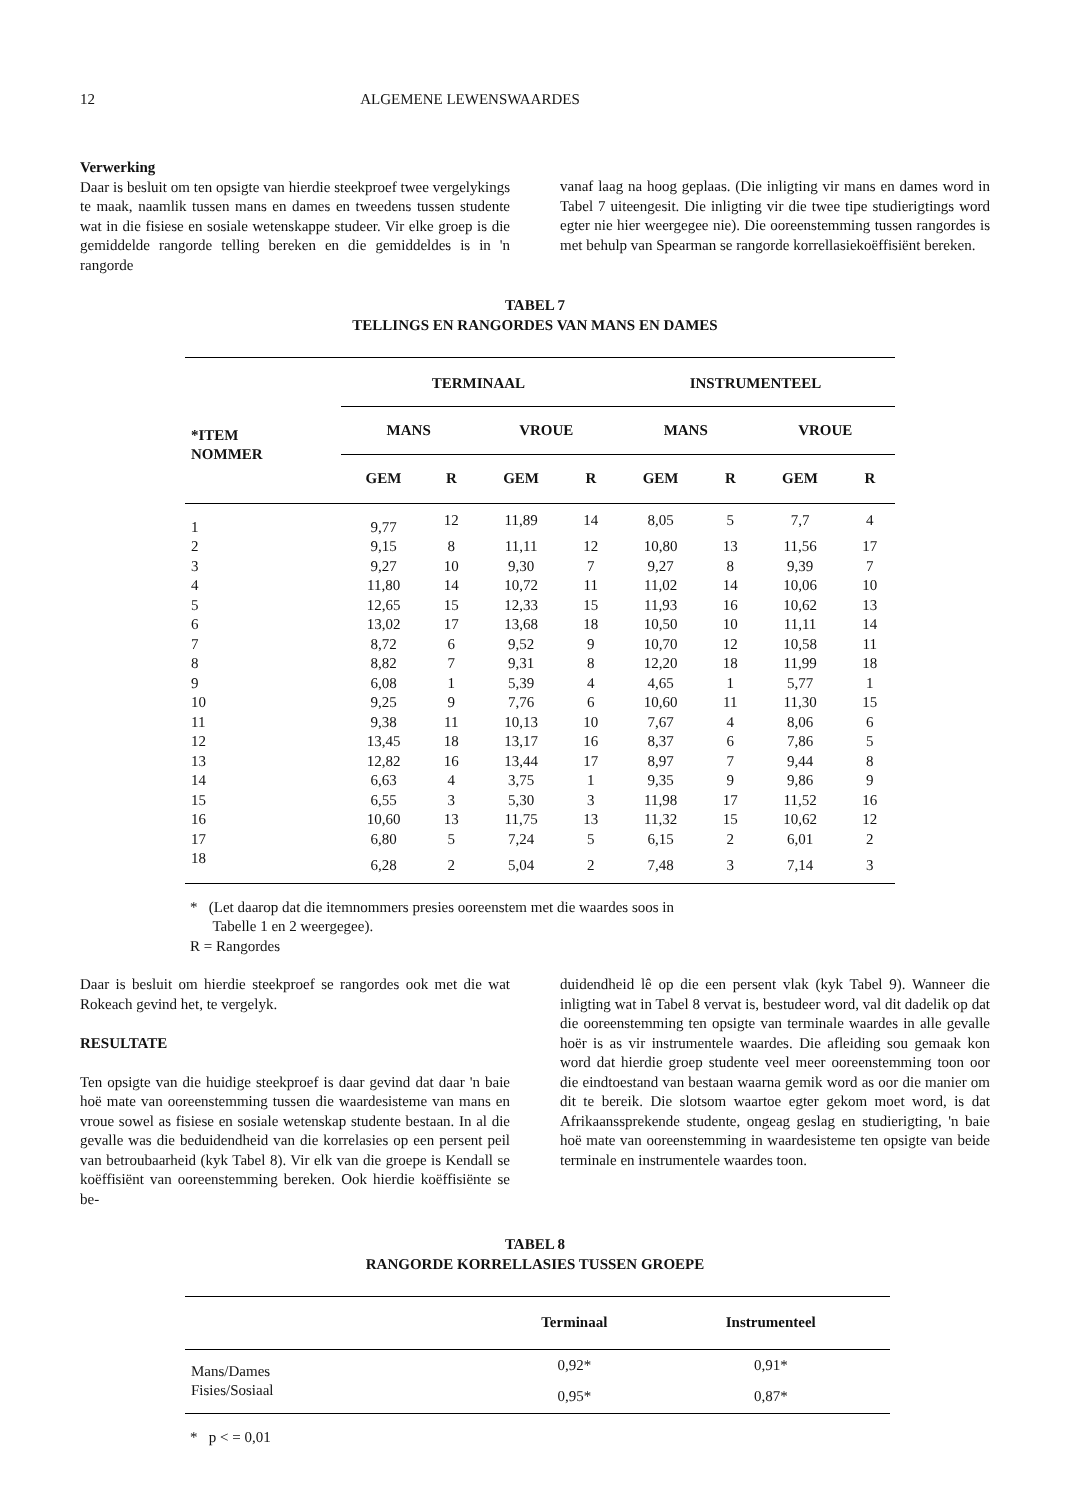12 ALGEMENE LEWENSWAARDES
Verwerking
Daar is besluit om ten opsigte van hierdie steekproef twee vergelykings te maak, naamlik tussen mans en dames en tweedens tussen studente wat in die fisiese en sosiale wetenskappe studeer. Vir elke groep is die gemiddelde rangorde telling bereken en die gemiddeldes is in 'n rangorde
vanaf laag na hoog geplaas. (Die inligting vir mans en dames word in Tabel 7 uiteengesit. Die inligting vir die twee tipe studierigtings word egter nie hier weergegee nie). Die ooreenstemming tussen rangordes is met behulp van Spearman se rangorde korrellasiekoëffisiënt bereken.
TABEL 7
TELLINGS EN RANGORDES VAN MANS EN DAMES
| *ITEM NOMMER | TERMINAAL | | | | INSTRUMENTEEL | | | |
| --- | --- | --- | --- | --- | --- | --- | --- | --- |
| | MANS | | VROUE | | MANS | | VROUE | |
| | GEM | R | GEM | R | GEM | R | GEM | R |
| 1 | 9,77 | 12 | 11,89 | 14 | 8,05 | 5 | 7,7 | 4 |
| 2 | 9,15 | 8 | 11,11 | 12 | 10,80 | 13 | 11,56 | 17 |
| 3 | 9,27 | 10 | 9,30 | 7 | 9,27 | 8 | 9,39 | 7 |
| 4 | 11,80 | 14 | 10,72 | 11 | 11,02 | 14 | 10,06 | 10 |
| 5 | 12,65 | 15 | 12,33 | 15 | 11,93 | 16 | 10,62 | 13 |
| 6 | 13,02 | 17 | 13,68 | 18 | 10,50 | 10 | 11,11 | 14 |
| 7 | 8,72 | 6 | 9,52 | 9 | 10,70 | 12 | 10,58 | 11 |
| 8 | 8,82 | 7 | 9,31 | 8 | 12,20 | 18 | 11,99 | 18 |
| 9 | 6,08 | 1 | 5,39 | 4 | 4,65 | 1 | 5,77 | 1 |
| 10 | 9,25 | 9 | 7,76 | 6 | 10,60 | 11 | 11,30 | 15 |
| 11 | 9,38 | 11 | 10,13 | 10 | 7,67 | 4 | 8,06 | 6 |
| 12 | 13,45 | 18 | 13,17 | 16 | 8,37 | 6 | 7,86 | 5 |
| 13 | 12,82 | 16 | 13,44 | 17 | 8,97 | 7 | 9,44 | 8 |
| 14 | 6,63 | 4 | 3,75 | 1 | 9,35 | 9 | 9,86 | 9 |
| 15 | 6,55 | 3 | 5,30 | 3 | 11,98 | 17 | 11,52 | 16 |
| 16 | 10,60 | 13 | 11,75 | 13 | 11,32 | 15 | 10,62 | 12 |
| 17 | 6,80 | 5 | 7,24 | 5 | 6,15 | 2 | 6,01 | 2 |
| 18 | 6,28 | 2 | 5,04 | 2 | 7,48 | 3 | 7,14 | 3 |
* (Let daarop dat die itemnommers presies ooreenstem met die waardes soos in
Tabelle 1 en 2 weergegee).
R = Rangordes
Daar is besluit om hierdie steekproef se rangordes ook met die wat Rokeach gevind het, te vergelyk.
RESULTATE
Ten opsigte van die huidige steekproef is daar gevind dat daar 'n baie hoë mate van ooreenstemming tussen die waardesisteme van mans en vroue sowel as fisiese en sosiale wetenskap studente bestaan. In al die gevalle was die beduidendheid van die korrelasies op een persent peil van betroubaarheid (kyk Tabel 8). Vir elk van die groepe is Kendall se koëffisiënt van ooreenstemming bereken. Ook hierdie koëffisiënte se be-
duidendheid lê op die een persent vlak (kyk Tabel 9). Wanneer die inligting wat in Tabel 8 vervat is, bestudeer word, val dit dadelik op dat die ooreenstemming ten opsigte van terminale waardes in alle gevalle hoër is as vir instrumentele waardes. Die afleiding sou gemaak kon word dat hierdie groep studente veel meer ooreenstemming toon oor die eindtoestand van bestaan waarna gemik word as oor die manier om dit te bereik. Die slotsom waartoe egter gekom moet word, is dat Afrikaanssprekende studente, ongeag geslag en studierigting, 'n baie hoë mate van ooreenstemming in waardesisteme ten opsigte van beide terminale en instrumentele waardes toon.
TABEL 8
RANGORDE KORRELLASIES TUSSEN GROEPE
| | Terminaal | Instrumenteel |
| --- | --- | --- |
| Mans/Dames | 0,92* | 0,91* |
| Fisies/Sosiaal | 0,95* | 0,87* |
* p < = 0,01